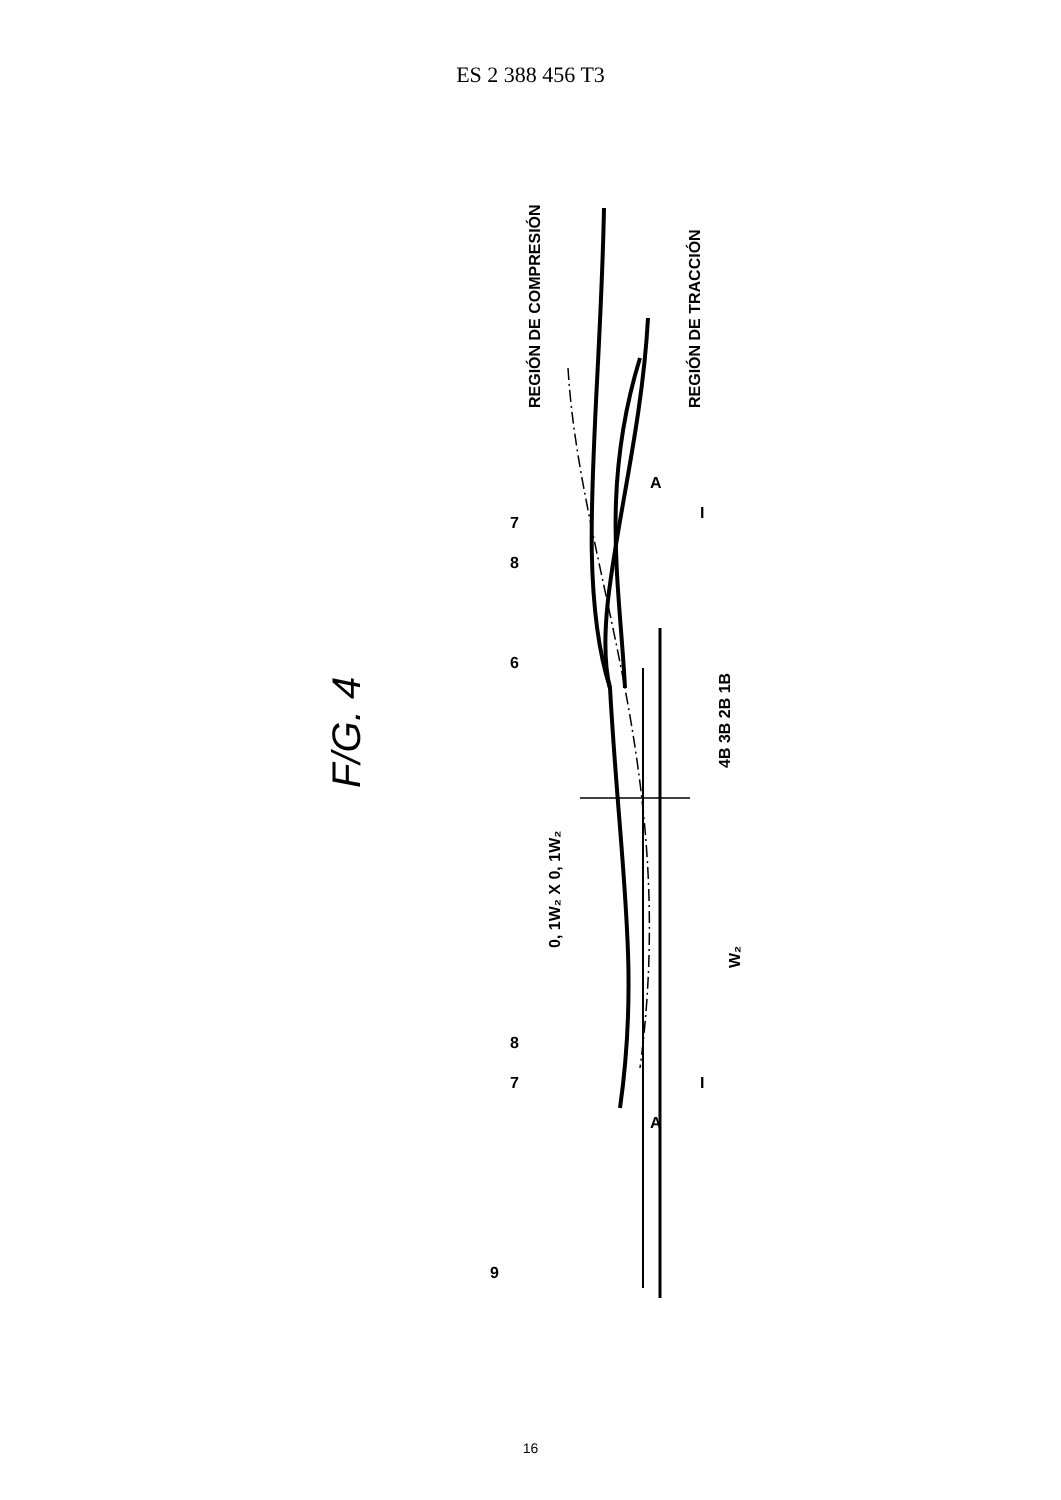ES 2 388 456 T3
F/G. 4
REGIÓN DE COMPRESIÓN
REGIÓN DE TRACCIÓN
4B 3B 2B 1B
0, 1W₂ X 0, 1W₂
W₂
6
8
7
A
I
8
7
A
I
9
16